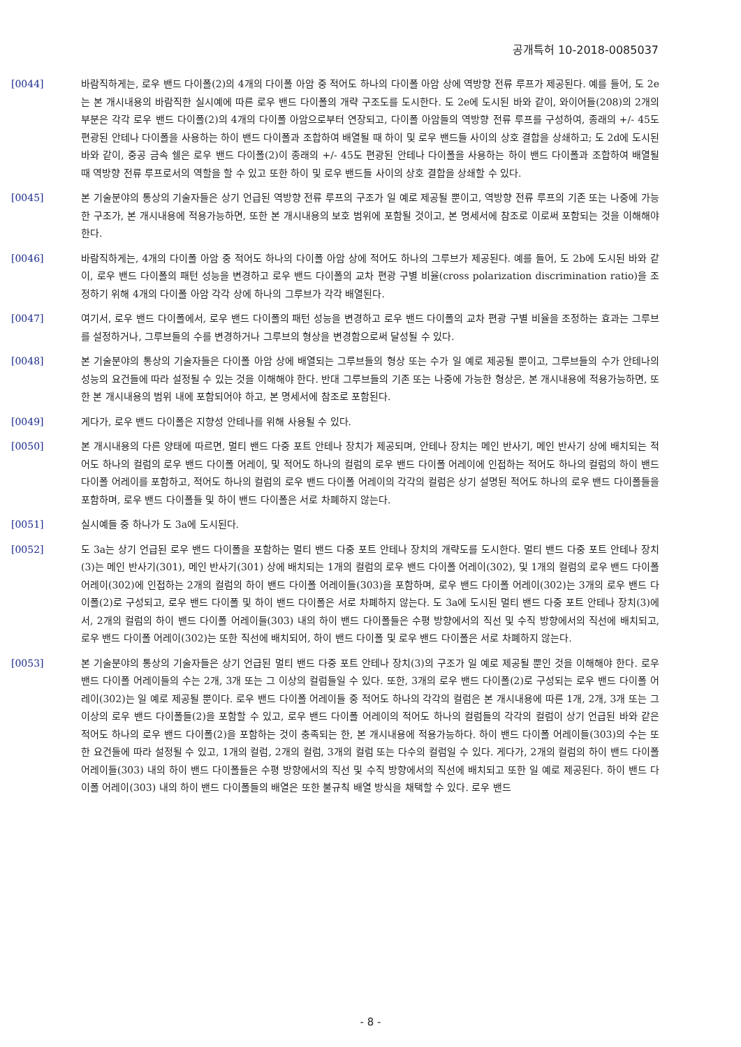공개특허 10-2018-0085037
[0044] 바람직하게는, 로우 밴드 다이폴(2)의 4개의 다이폴 아암 중 적어도 하나의 다이폴 아암 상에 역방향 전류 루프가 제공된다. 예를 들어, 도 2e는 본 개시내용의 바람직한 실시예에 따른 로우 밴드 다이폴의 개략 구조도를 도시한다. 도 2e에 도시된 바와 같이, 와이어들(208)의 2개의 부분은 각각 로우 밴드 다이폴(2)의 4개의 다이폴 아암으로부터 연장되고, 다이폴 아암들의 역방향 전류 루프를 구성하여, 종래의 +/- 45도 편광된 안테나 다이폴을 사용하는 하이 밴드 다이폴과 조합하여 배열될 때 하이 및 로우 밴드들 사이의 상호 결합을 상쇄하고; 도 2d에 도시된 바와 같이, 중공 금속 쉘은 로우 밴드 다이폴(2)이 종래의 +/- 45도 편광된 안테나 다이폴을 사용하는 하이 밴드 다이폴과 조합하여 배열될 때 역방향 전류 루프로서의 역할을 할 수 있고 또한 하이 및 로우 밴드들 사이의 상호 결합을 상쇄할 수 있다.
[0045] 본 기술분야의 통상의 기술자들은 상기 언급된 역방향 전류 루프의 구조가 일 예로 제공될 뿐이고, 역방향 전류 루프의 기존 또는 나중에 가능한 구조가, 본 개시내용에 적용가능하면, 또한 본 개시내용의 보호 범위에 포함될 것이고, 본 명세서에 참조로 이로써 포함되는 것을 이해해야 한다.
[0046] 바람직하게는, 4개의 다이폴 아암 중 적어도 하나의 다이폴 아암 상에 적어도 하나의 그루브가 제공된다. 예를 들어, 도 2b에 도시된 바와 같이, 로우 밴드 다이폴의 패턴 성능을 변경하고 로우 밴드 다이폴의 교차 편광 구별 비율(cross polarization discrimination ratio)을 조정하기 위해 4개의 다이폴 아암 각각 상에 하나의 그루브가 각각 배열된다.
[0047] 여기서, 로우 밴드 다이폴에서, 로우 밴드 다이폴의 패턴 성능을 변경하고 로우 밴드 다이폴의 교차 편광 구별 비율을 조정하는 효과는 그루브를 설정하거나, 그루브들의 수를 변경하거나 그루브의 형상을 변경함으로써 달성될 수 있다.
[0048] 본 기술분야의 통상의 기술자들은 다이폴 아암 상에 배열되는 그루브들의 형상 또는 수가 일 예로 제공될 뿐이고, 그루브들의 수가 안테나의 성능의 요건들에 따라 설정될 수 있는 것을 이해해야 한다. 반대 그루브들의 기존 또는 나중에 가능한 형상은, 본 개시내용에 적용가능하면, 또한 본 개시내용의 범위 내에 포함되어야 하고, 본 명세서에 참조로 포함된다.
[0049] 게다가, 로우 밴드 다이폴은 지향성 안테나를 위해 사용될 수 있다.
[0050] 본 개시내용의 다른 양태에 따르면, 멀티 밴드 다중 포트 안테나 장치가 제공되며, 안테나 장치는 메인 반사기, 메인 반사기 상에 배치되는 적어도 하나의 컬럼의 로우 밴드 다이폴 어레이, 및 적어도 하나의 컬럼의 로우 밴드 다이폴 어레이에 인접하는 적어도 하나의 컬럼의 하이 밴드 다이폴 어레이를 포함하고, 적어도 하나의 컬럼의 로우 밴드 다이폴 어레이의 각각의 컬럼은 상기 설명된 적어도 하나의 로우 밴드 다이폴들을 포함하며, 로우 밴드 다이폴들 및 하이 밴드 다이폴은 서로 차폐하지 않는다.
[0051] 실시예들 중 하나가 도 3a에 도시된다.
[0052] 도 3a는 상기 언급된 로우 밴드 다이폴을 포함하는 멀티 밴드 다중 포트 안테나 장치의 개략도를 도시한다. 멀티 밴드 다중 포트 안테나 장치(3)는 메인 반사기(301), 메인 반사기(301) 상에 배치되는 1개의 컬럼의 로우 밴드 다이폴 어레이(302), 및 1개의 컬럼의 로우 밴드 다이폴 어레이(302)에 인접하는 2개의 컬럼의 하이 밴드 다이폴 어레이들(303)을 포함하며, 로우 밴드 다이폴 어레이(302)는 3개의 로우 밴드 다이폴(2)로 구성되고, 로우 밴드 다이폴 및 하이 밴드 다이폴은 서로 차폐하지 않는다. 도 3a에 도시된 멀티 밴드 다중 포트 안테나 장치(3)에서, 2개의 컬럼의 하이 밴드 다이폴 어레이들(303) 내의 하이 밴드 다이폴들은 수평 방향에서의 직선 및 수직 방향에서의 직선에 배치되고, 로우 밴드 다이폴 어레이(302)는 또한 직선에 배치되어, 하이 밴드 다이폴 및 로우 밴드 다이폴은 서로 차폐하지 않는다.
[0053] 본 기술분야의 통상의 기술자들은 상기 언급된 멀티 밴드 다중 포트 안테나 장치(3)의 구조가 일 예로 제공될 뿐인 것을 이해해야 한다. 로우 밴드 다이폴 어레이들의 수는 2개, 3개 또는 그 이상의 컬럼들일 수 있다. 또한, 3개의 로우 밴드 다이폴(2)로 구성되는 로우 밴드 다이폴 어레이(302)는 일 예로 제공될 뿐이다. 로우 밴드 다이폴 어레이들 중 적어도 하나의 각각의 컬럼은 본 개시내용에 따른 1개, 2개, 3개 또는 그 이상의 로우 밴드 다이폴들(2)을 포함할 수 있고, 로우 밴드 다이폴 어레이의 적어도 하나의 컬럼들의 각각의 컬럼이 상기 언급된 바와 같은 적어도 하나의 로우 밴드 다이폴(2)을 포함하는 것이 충족되는 한, 본 개시내용에 적용가능하다. 하이 밴드 다이폴 어레이들(303)의 수는 또한 요건들에 따라 설정될 수 있고, 1개의 컬럼, 2개의 컬럼, 3개의 컬럼 또는 다수의 컬럼일 수 있다. 게다가, 2개의 컬럼의 하이 밴드 다이폴 어레이들(303) 내의 하이 밴드 다이폴들은 수평 방향에서의 직선 및 수직 방향에서의 직선에 배치되고 또한 일 예로 제공된다. 하이 밴드 다이폴 어레이(303) 내의 하이 밴드 다이폴들의 배열은 또한 불규칙 배열 방식을 채택할 수 있다. 로우 밴드
- 8 -